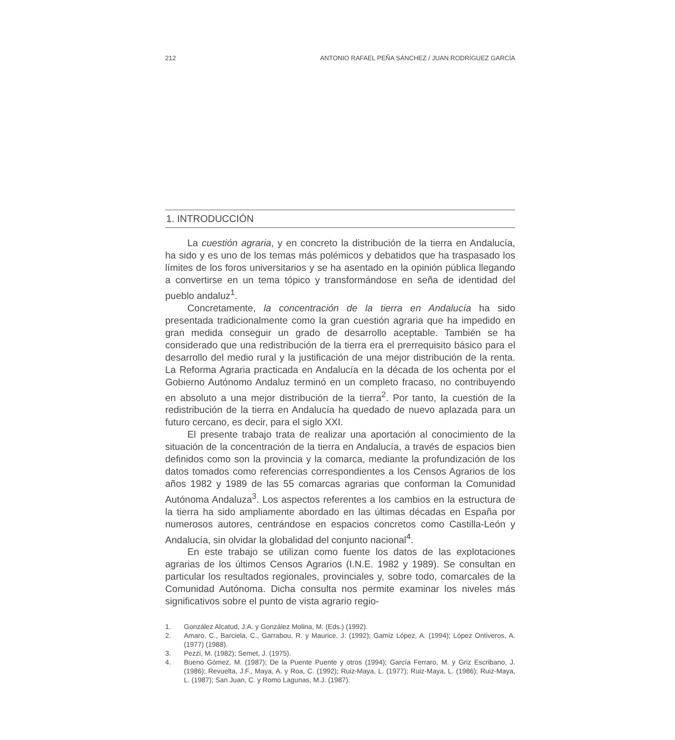212 ANTONIO RAFAEL PEÑA SÁNCHEZ / JUAN RODRÍGUEZ GARCÍA
1. INTRODUCCIÓN
La cuestión agraria, y en concreto la distribución de la tierra en Andalucía, ha sido y es uno de los temas más polémicos y debatidos que ha traspasado los límites de los foros universitarios y se ha asentado en la opinión pública llegando a convertirse en un tema tópico y transformándose en seña de identidad del pueblo andaluz<sup>1</sup>.
Concretamente, la concentración de la tierra en Andalucía ha sido presentada tradicionalmente como la gran cuestión agraria que ha impedido en gran medida conseguir un grado de desarrollo aceptable. También se ha considerado que una redistribución de la tierra era el prerrequisito básico para el desarrollo del medio rural y la justificación de una mejor distribución de la renta. La Reforma Agraria practicada en Andalucía en la década de los ochenta por el Gobierno Autónomo Andaluz terminó en un completo fracaso, no contribuyendo en absoluto a una mejor distribución de la tierra<sup>2</sup>. Por tanto, la cuestión de la redistribución de la tierra en Andalucía ha quedado de nuevo aplazada para un futuro cercano, es decir, para el siglo XXI.
El presente trabajo trata de realizar una aportación al conocimiento de la situación de la concentración de la tierra en Andalucía, a través de espacios bien definidos como son la provincia y la comarca, mediante la profundización de los datos tomados como referencias correspondientes a los Censos Agrarios de los años 1982 y 1989 de las 55 comarcas agrarias que conforman la Comunidad Autónoma Andaluza<sup>3</sup>. Los aspectos referentes a los cambios en la estructura de la tierra ha sido ampliamente abordado en las últimas décadas en España por numerosos autores, centrándose en espacios concretos como Castilla-León y Andalucía, sin olvidar la globalidad del conjunto nacional<sup>4</sup>.
En este trabajo se utilizan como fuente los datos de las explotaciones agrarias de los últimos Censos Agrarios (I.N.E. 1982 y 1989). Se consultan en particular los resultados regionales, provinciales y, sobre todo, comarcales de la Comunidad Autónoma. Dicha consulta nos permite examinar los niveles más significativos sobre el punto de vista agrario regio-
1. González Alcatud, J.A. y González Molina, M. (Eds.) (1992).
2. Amaro, C., Barciela, C., Garrabou, R. y Maurice, J. (1992); Gamiz López, A. (1994); López Ontiveros, A. (1977) (1988).
3. Pezzi, M. (1982); Semet, J. (1975).
4. Bueno Gómez, M. (1987); De la Puente Puente y otros (1994); García Ferraro, M. y Griz Escribano, J. (1986); Revuelta, J.F., Maya, A. y Roa, C. (1992); Ruiz-Maya, L. (1977); Ruiz-Maya, L. (1986); Ruiz-Maya, L. (1987); San Juan, C. y Romo Lagunas, M.J. (1987).